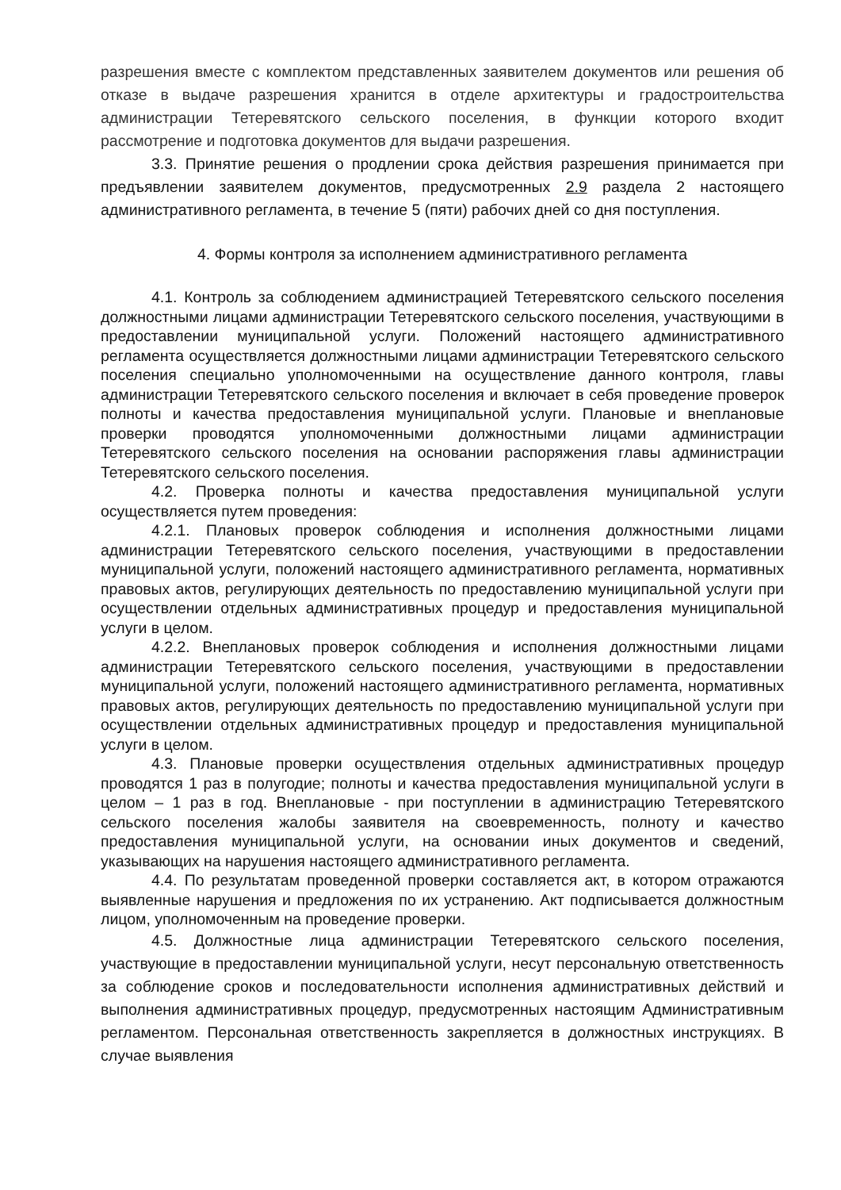разрешения вместе с комплектом представленных заявителем документов или решения об отказе в выдаче разрешения хранится в отделе архитектуры и градостроительства администрации Тетеревятского сельского поселения, в функции которого входит рассмотрение и подготовка документов для выдачи разрешения.
3.3. Принятие решения о продлении срока действия разрешения принимается при предъявлении заявителем документов, предусмотренных 2.9 раздела 2 настоящего административного регламента, в течение 5 (пяти) рабочих дней со дня поступления.
4. Формы контроля за исполнением административного регламента
4.1. Контроль за соблюдением администрацией Тетеревятского сельского поселения должностными лицами администрации Тетеревятского сельского поселения, участвующими в предоставлении муниципальной услуги. Положений настоящего административного регламента осуществляется должностными лицами администрации Тетеревятского сельского поселения специально уполномоченными на осуществление данного контроля, главы администрации Тетеревятского сельского поселения и включает в себя проведение проверок полноты и качества предоставления муниципальной услуги. Плановые и внеплановые проверки проводятся уполномоченными должностными лицами администрации Тетеревятского сельского поселения на основании распоряжения главы администрации Тетеревятского сельского поселения.
4.2. Проверка полноты и качества предоставления муниципальной услуги осуществляется путем проведения:
4.2.1. Плановых проверок соблюдения и исполнения должностными лицами администрации Тетеревятского сельского поселения, участвующими в предоставлении муниципальной услуги, положений настоящего административного регламента, нормативных правовых актов, регулирующих деятельность по предоставлению муниципальной услуги при осуществлении отдельных административных процедур и предоставления муниципальной услуги в целом.
4.2.2. Внеплановых проверок соблюдения и исполнения должностными лицами администрации Тетеревятского сельского поселения, участвующими в предоставлении муниципальной услуги, положений настоящего административного регламента, нормативных правовых актов, регулирующих деятельность по предоставлению муниципальной услуги при осуществлении отдельных административных процедур и предоставления муниципальной услуги в целом.
4.3. Плановые проверки осуществления отдельных административных процедур проводятся 1 раз в полугодие; полноты и качества предоставления муниципальной услуги в целом – 1 раз в год. Внеплановые - при поступлении в администрацию Тетеревятского сельского поселения жалобы заявителя на своевременность, полноту и качество предоставления муниципальной услуги, на основании иных документов и сведений, указывающих на нарушения настоящего административного регламента.
4.4. По результатам проведенной проверки составляется акт, в котором отражаются выявленные нарушения и предложения по их устранению. Акт подписывается должностным лицом, уполномоченным на проведение проверки.
4.5. Должностные лица администрации Тетеревятского сельского поселения, участвующие в предоставлении муниципальной услуги, несут персональную ответственность за соблюдение сроков и последовательности исполнения административных действий и выполнения административных процедур, предусмотренных настоящим Административным регламентом. Персональная ответственность закрепляется в должностных инструкциях. В случае выявления